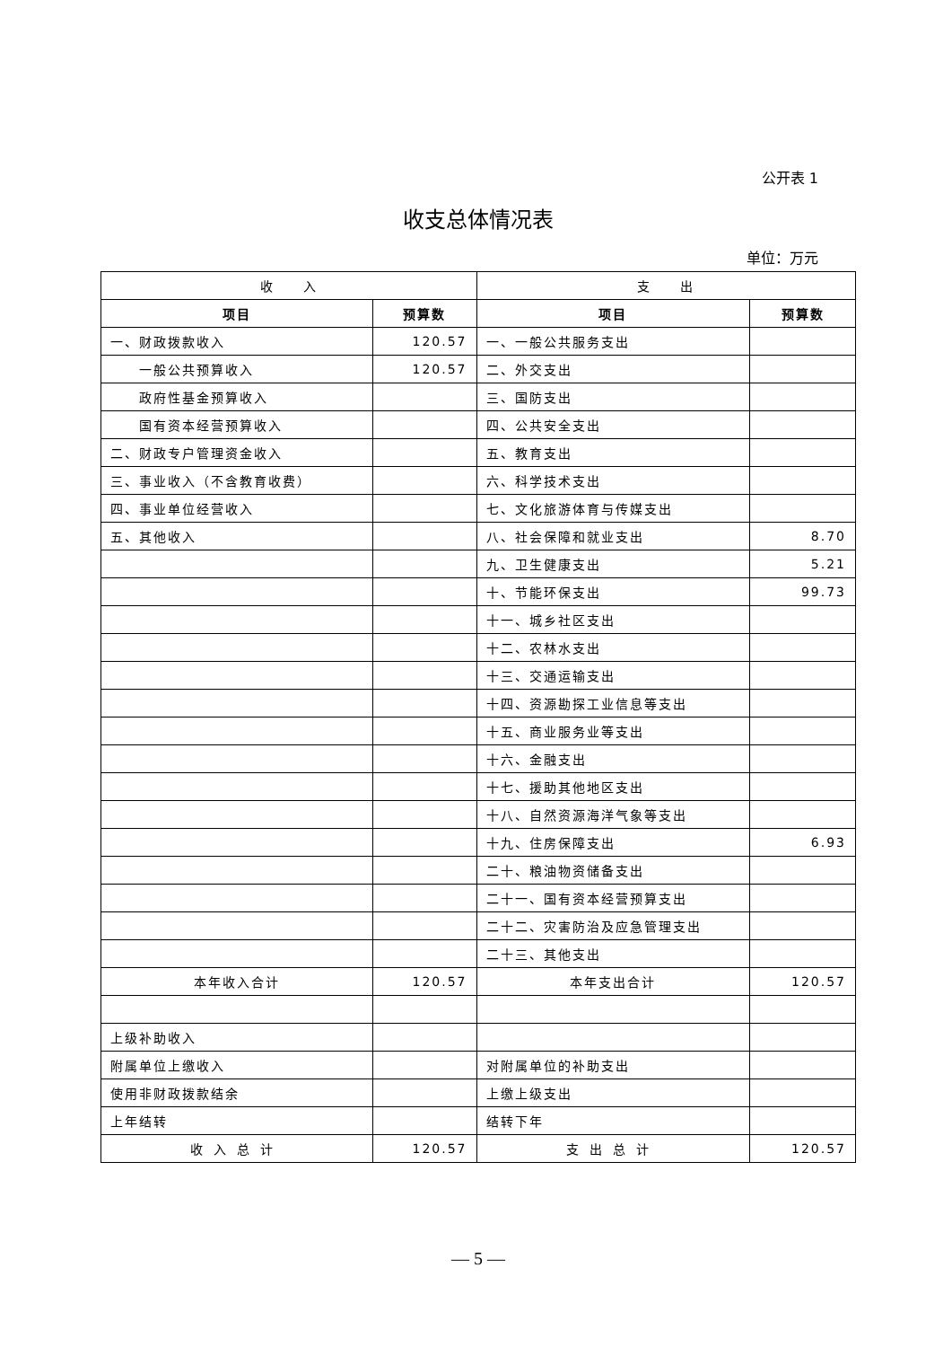公开表 1
收支总体情况表
单位：万元
| 收 入 | | 支 出 | |
| --- | --- | --- | --- |
| 项目 | 预算数 | 项目 | 预算数 |
| 一、财政拨款收入 | 120.57 | 一、一般公共服务支出 | |
| 一般公共预算收入 | 120.57 | 二、外交支出 | |
| 政府性基金预算收入 | | 三、国防支出 | |
| 国有资本经营预算收入 | | 四、公共安全支出 | |
| 二、财政专户管理资金收入 | | 五、教育支出 | |
| 三、事业收入（不含教育收费） | | 六、科学技术支出 | |
| 四、事业单位经营收入 | | 七、文化旅游体育与传媒支出 | |
| 五、其他收入 | | 八、社会保障和就业支出 | 8.70 |
| | | 九、卫生健康支出 | 5.21 |
| | | 十、节能环保支出 | 99.73 |
| | | 十一、城乡社区支出 | |
| | | 十二、农林水支出 | |
| | | 十三、交通运输支出 | |
| | | 十四、资源勘探工业信息等支出 | |
| | | 十五、商业服务业等支出 | |
| | | 十六、金融支出 | |
| | | 十七、援助其他地区支出 | |
| | | 十八、自然资源海洋气象等支出 | |
| | | 十九、住房保障支出 | 6.93 |
| | | 二十、粮油物资储备支出 | |
| | | 二十一、国有资本经营预算支出 | |
| | | 二十二、灾害防治及应急管理支出 | |
| | | 二十三、其他支出 | |
| 本年收入合计 | 120.57 | 本年支出合计 | 120.57 |
| 上级补助收入 | | | |
| 附属单位上缴收入 | | 对附属单位的补助支出 | |
| 使用非财政拨款结余 | | 上缴上级支出 | |
| 上年结转 | | 结转下年 | |
| 收入总计 | 120.57 | 支出总计 | 120.57 |
— 5 —